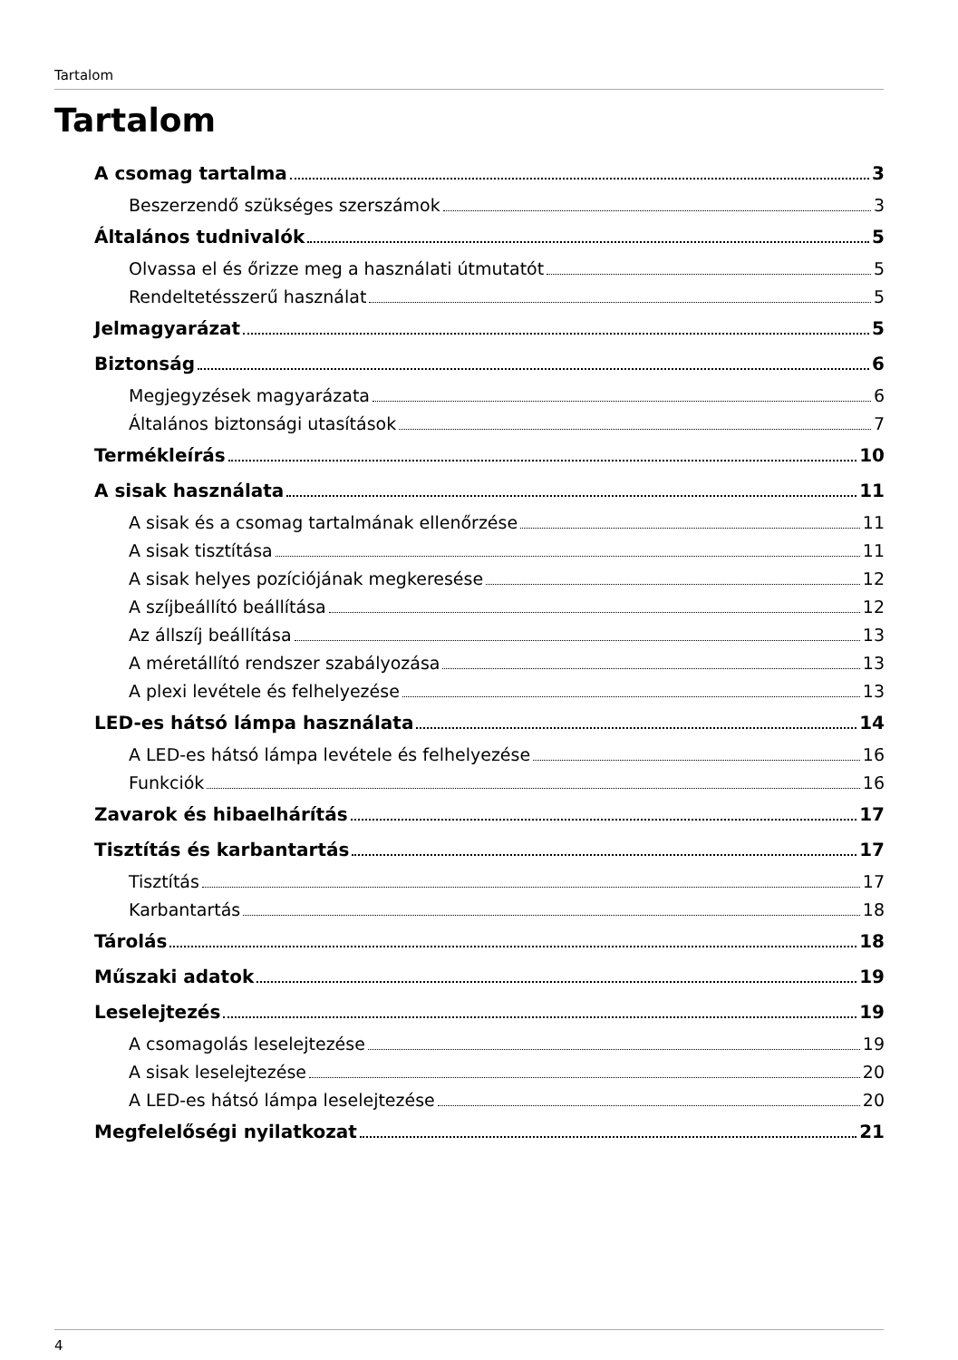Tartalom
Tartalom
A csomag tartalma 3
Beszerzendő szükséges szerszámok 3
Általános tudnivalók 5
Olvassa el és őrizze meg a használati útmutatót 5
Rendeltetésszerű használat 5
Jelmagyarázat 5
Biztonság 6
Megjegyzések magyarázata 6
Általános biztonsági utasítások 7
Termékleírás 10
A sisak használata 11
A sisak és a csomag tartalmának ellenőrzése 11
A sisak tisztítása 11
A sisak helyes pozíciójának megkeresése 12
A szíjbeállító beállítása 12
Az állszíj beállítása 13
A méretállító rendszer szabályozása 13
A plexi levétele és felhelyezése 13
LED-es hátsó lámpa használata 14
A LED-es hátsó lámpa levétele és felhelyezése 16
Funkciók 16
Zavarok és hibaelhárítás 17
Tisztítás és karbantartás 17
Tisztítás 17
Karbantartás 18
Tárolás 18
Műszaki adatok 19
Leselejtezés 19
A csomagolás leselejtezése 19
A sisak leselejtezése 20
A LED-es hátsó lámpa leselejtezése 20
Megfelelőségi nyilatkozat 21
4